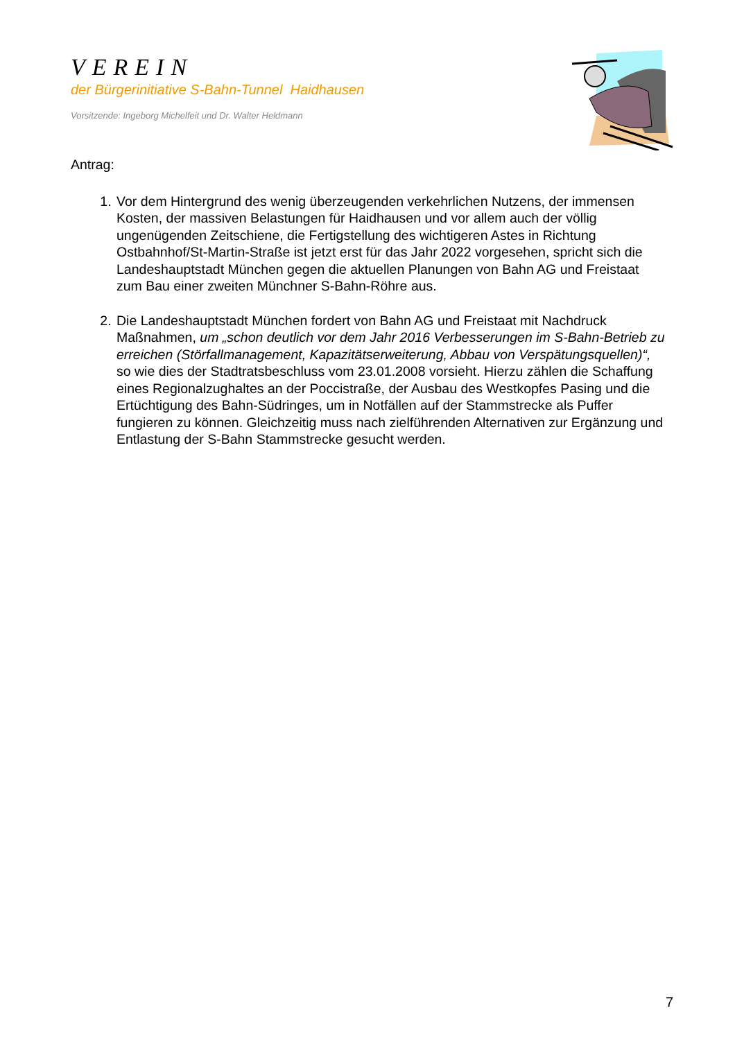VEREIN
der Bürgerinitiative S-Bahn-Tunnel Haidhausen
Vorsitzende: Ingeborg Michelfeit und Dr. Walter Heldmann
Antrag:
1. Vor dem Hintergrund des wenig überzeugenden verkehrlichen Nutzens, der immensen Kosten, der massiven Belastungen für Haidhausen und vor allem auch der völlig ungenügenden Zeitschiene, die Fertigstellung des wichtigeren Astes in Richtung Ostbahnhof/St-Martin-Straße ist jetzt erst für das Jahr 2022 vorgesehen, spricht sich die Landeshauptstadt München gegen die aktuellen Planungen von Bahn AG und Freistaat zum Bau einer zweiten Münchner S-Bahn-Röhre aus.
2. Die Landeshauptstadt München fordert von Bahn AG und Freistaat mit Nachdruck Maßnahmen, um „schon deutlich vor dem Jahr 2016 Verbesserungen im S-Bahn-Betrieb zu erreichen (Störfallmanagement, Kapazitätserweiterung, Abbau von Verspätungsquellen)“, so wie dies der Stadtratsbeschluss vom 23.01.2008 vorsieht. Hierzu zählen die Schaffung eines Regionalzughaltes an der Poccistraße, der Ausbau des Westkopfes Pasing und die Ertüchtigung des Bahn-Südringes, um in Notfällen auf der Stammstrecke als Puffer fungieren zu können. Gleichzeitig muss nach zielführenden Alternativen zur Ergänzung und Entlastung der S-Bahn Stammstrecke gesucht werden.
7